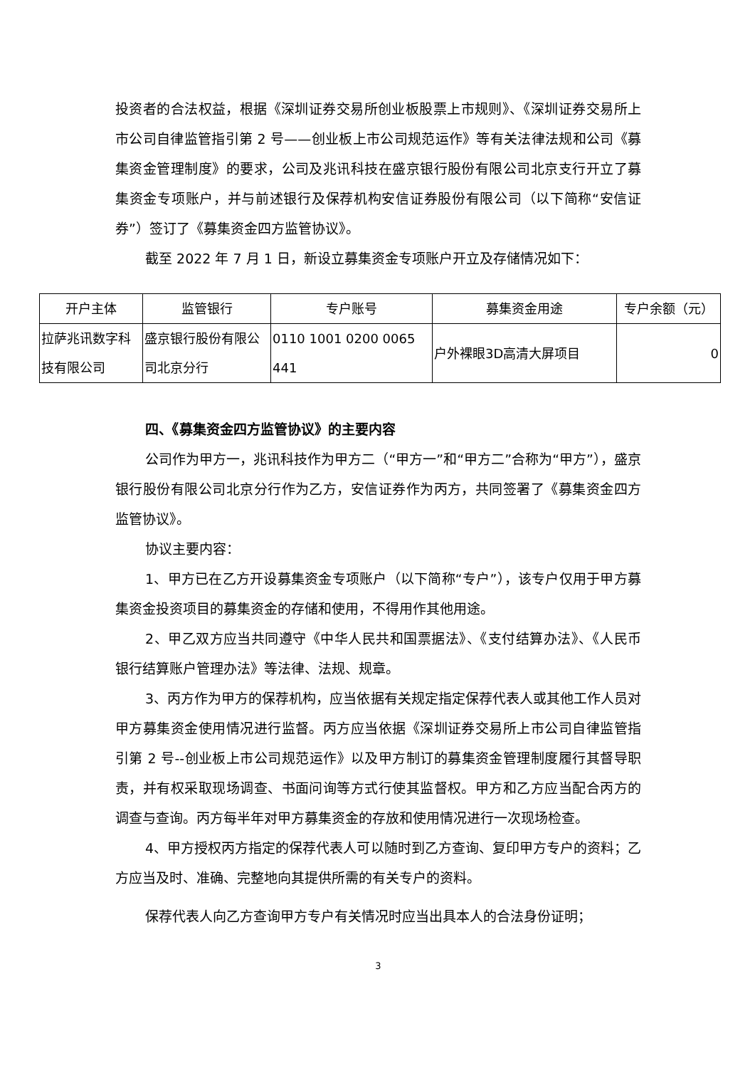投资者的合法权益，根据《深圳证券交易所创业板股票上市规则》、《深圳证券交易所上市公司自律监管指引第 2 号——创业板上市公司规范运作》等有关法律法规和公司《募集资金管理制度》的要求，公司及兆讯科技在盛京银行股份有限公司北京支行开立了募集资金专项账户，并与前述银行及保荐机构安信证券股份有限公司（以下简称“安信证券”）签订了《募集资金四方监管协议》。
截至 2022 年 7 月 1 日，新设立募集资金专项账户开立及存储情况如下：
| 开户主体 | 监管银行 | 专户账号 | 募集资金用途 | 专户余额（元） |
| --- | --- | --- | --- | --- |
| 拉萨兆讯数字科技有限公司 | 盛京银行股份有限公司北京分行 | 0110 1001 0200 0065 441 | 户外裸眼3D高清大屏项目 | 0 |
四、《募集资金四方监管协议》的主要内容
公司作为甲方一，兆讯科技作为甲方二（“甲方一”和“甲方二”合称为“甲方”），盛京银行股份有限公司北京分行作为乙方，安信证券作为丙方，共同签署了《募集资金四方监管协议》。
协议主要内容：
1、甲方已在乙方开设募集资金专项账户（以下简称“专户”），该专户仅用于甲方募集资金投资项目的募集资金的存储和使用，不得用作其他用途。
2、甲乙双方应当共同遵守《中华人民共和国票据法》、《支付结算办法》、《人民币银行结算账户管理办法》等法律、法规、规章。
3、丙方作为甲方的保荐机构，应当依据有关规定指定保荐代表人或其他工作人员对甲方募集资金使用情况进行监督。丙方应当依据《深圳证券交易所上市公司自律监管指引第 2 号--创业板上市公司规范运作》以及甲方制订的募集资金管理制度履行其督导职责，并有权采取现场调查、书面问询等方式行使其监督权。甲方和乙方应当配合丙方的调查与查询。丙方每半年对甲方募集资金的存放和使用情况进行一次现场检查。
4、甲方授权丙方指定的保荐代表人可以随时到乙方查询、复印甲方专户的资料；乙方应当及时、准确、完整地向其提供所需的有关专户的资料。
保荐代表人向乙方查询甲方专户有关情况时应当出具本人的合法身份证明；
3